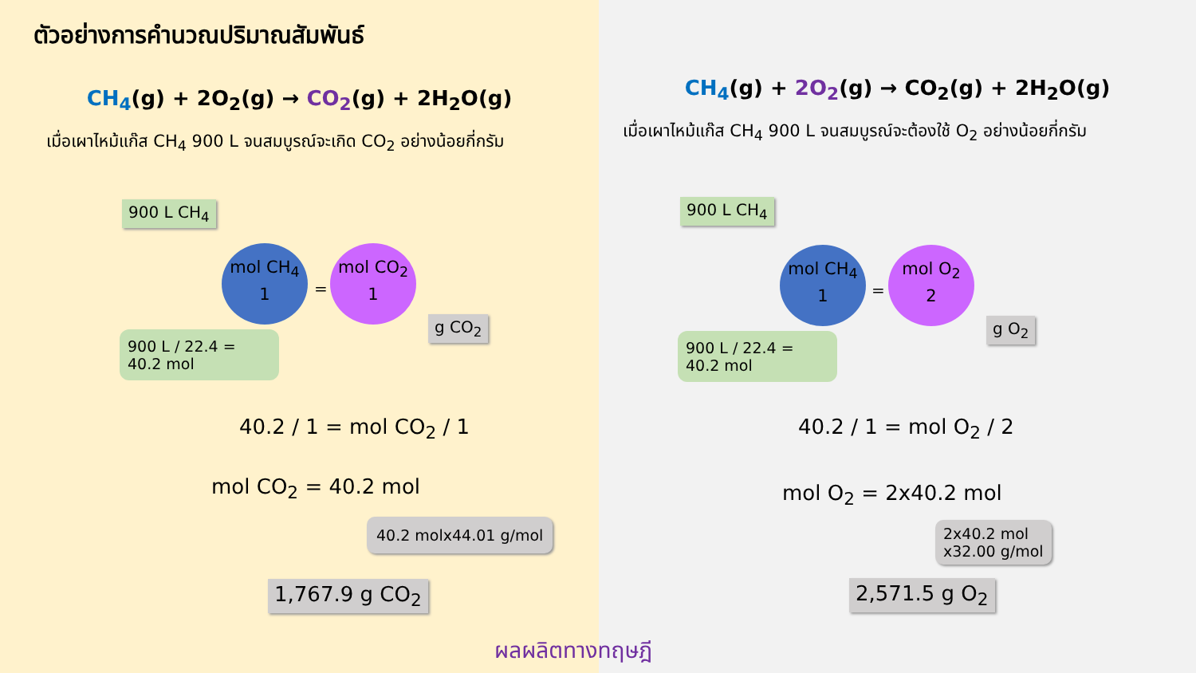ตัวอย่างการคำนวณปริมาณสัมพันธ์
CH<sub>4</sub>(g) + 2O<sub>2</sub>(g) → CO<sub>2</sub>(g) + 2H<sub>2</sub>O(g)
เมื่อเผาไหม้แก๊ส CH<sub>4</sub> 900 L จนสมบูรณ์จะเกิด CO<sub>2</sub> อย่างน้อยกี่กรัม
900 L CH<sub>4</sub>
mol CH<sub>4</sub>
1
=
mol CO<sub>2</sub>
1
g CO<sub>2</sub>
900 L / 22.4 = 40.2 mol
40.2 / 1 = mol CO<sub>2</sub> / 1
mol CO<sub>2</sub> = 40.2 mol
40.2 molx44.01 g/mol
1,767.9 g CO<sub>2</sub>
CH<sub>4</sub>(g) + 2O<sub>2</sub>(g) → CO<sub>2</sub>(g) + 2H<sub>2</sub>O(g)
เมื่อเผาไหม้แก๊ส CH<sub>4</sub> 900 L จนสมบูรณ์จะต้องใช้ O<sub>2</sub> อย่างน้อยกี่กรัม
900 L CH<sub>4</sub>
mol CH<sub>4</sub>
1
=
mol O<sub>2</sub>
2
g O<sub>2</sub>
900 L / 22.4 = 40.2 mol
40.2 / 1 = mol O<sub>2</sub> / 2
mol O<sub>2</sub> = 2x40.2 mol
2x40.2 mol
x32.00 g/mol
2,571.5 g O<sub>2</sub>
ผลผลิตทางทฤษฎี